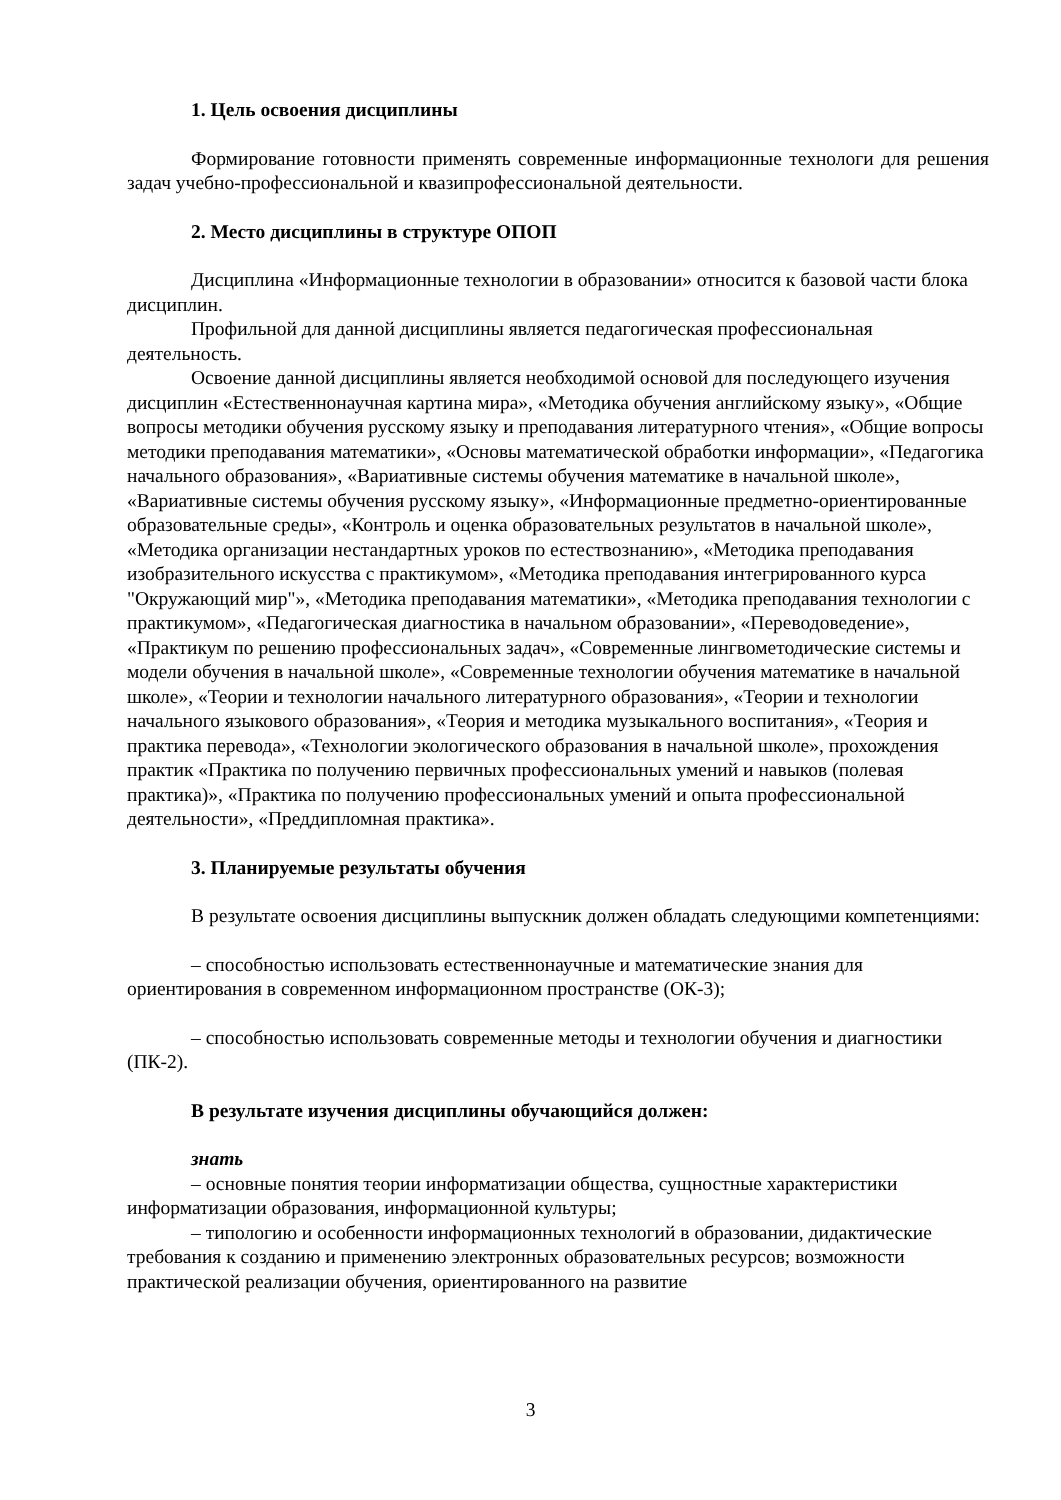1. Цель освоения дисциплины
Формирование готовности применять современные информационные технологи для решения задач учебно-профессиональной и квазипрофессиональной деятельности.
2. Место дисциплины в структуре ОПОП
Дисциплина «Информационные технологии в образовании» относится к базовой части блока дисциплин.
Профильной для данной дисциплины является педагогическая профессиональная деятельность.
Освоение данной дисциплины является необходимой основой для последующего изучения дисциплин «Естественнонаучная картина мира», «Методика обучения английскому языку», «Общие вопросы методики обучения русскому языку и преподавания литературного чтения», «Общие вопросы методики преподавания математики», «Основы математической обработки информации», «Педагогика начального образования», «Вариативные системы обучения математике в начальной школе», «Вариативные системы обучения русскому языку», «Информационные предметно-ориентированные образовательные среды», «Контроль и оценка образовательных результатов в начальной школе», «Методика организации нестандартных уроков по естествознанию», «Методика преподавания изобразительного искусства с практикумом», «Методика преподавания интегрированного курса "Окружающий мир"», «Методика преподавания математики», «Методика преподавания технологии с практикумом», «Педагогическая диагностика в начальном образовании», «Переводоведение», «Практикум по решению профессиональных задач», «Современные лингвометодические системы и модели обучения в начальной школе», «Современные технологии обучения математике в начальной школе», «Теории и технологии начального литературного образования», «Теории и технологии начального языкового образования», «Теория и методика музыкального воспитания», «Теория и практика перевода», «Технологии экологического образования в начальной школе», прохождения практик «Практика по получению первичных профессиональных умений и навыков (полевая практика)», «Практика по получению профессиональных умений и опыта профессиональной деятельности», «Преддипломная практика».
3. Планируемые результаты обучения
В результате освоения дисциплины выпускник должен обладать следующими компетенциями:
– способностью использовать естественнонаучные и математические знания для ориентирования в современном информационном пространстве (ОК-3);
– способностью использовать современные методы и технологии обучения и диагностики (ПК-2).
В результате изучения дисциплины обучающийся должен:
знать
– основные понятия теории информатизации общества, сущностные характеристики информатизации образования, информационной культуры;
– типологию и особенности информационных технологий в образовании, дидактические требования к созданию и применению электронных образовательных ресурсов; возможности практической реализации обучения, ориентированного на развитие
3